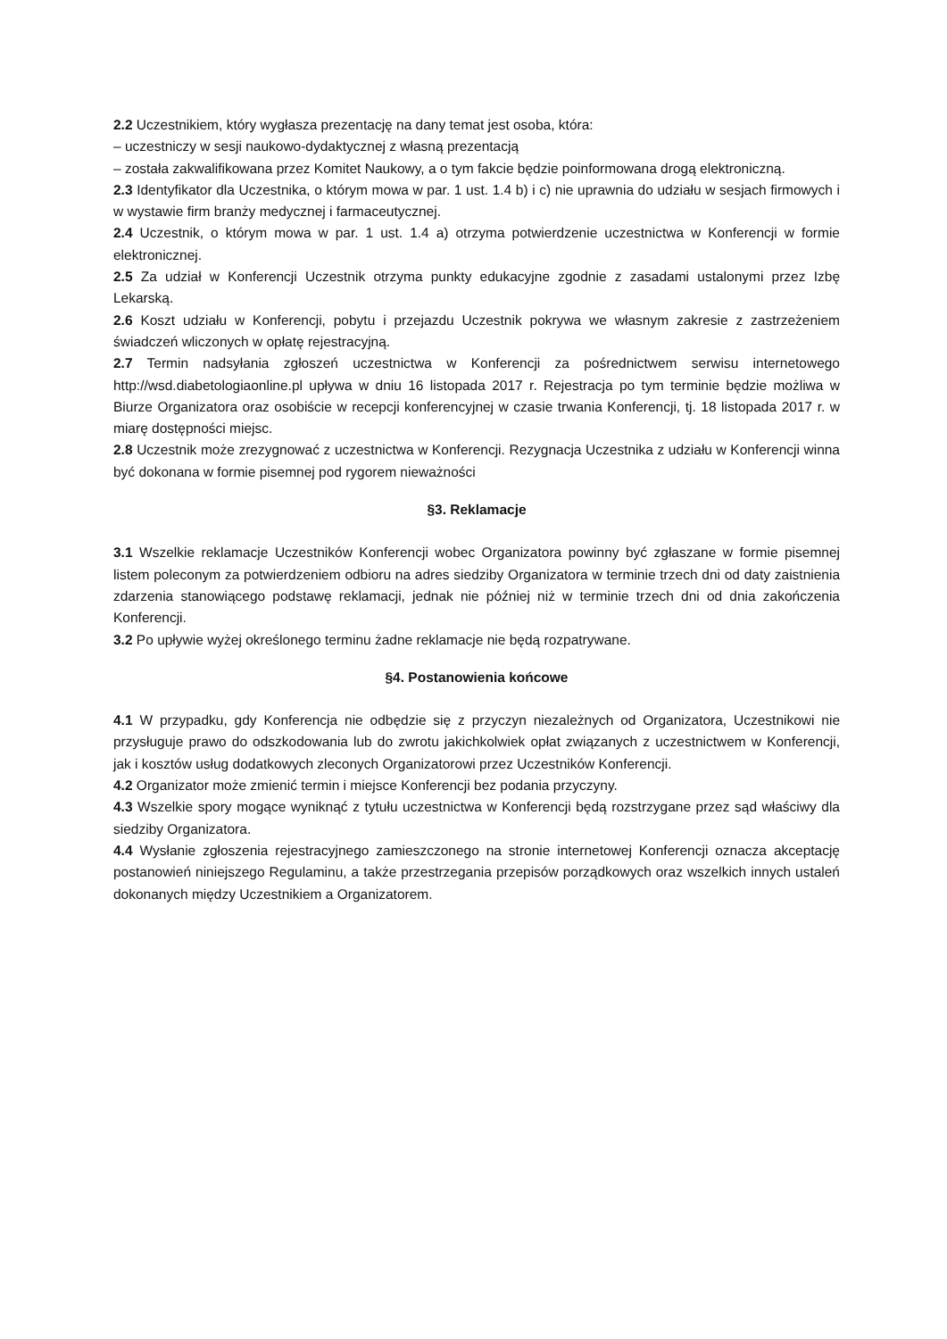2.2 Uczestnikiem, który wygłasza prezentację na dany temat jest osoba, która:
– uczestniczy w sesji naukowo-dydaktycznej z własną prezentacją
– została zakwalifikowana przez Komitet Naukowy, a o tym fakcie będzie poinformowana drogą elektroniczną.
2.3 Identyfikator dla Uczestnika, o którym mowa w par. 1 ust. 1.4 b) i c) nie uprawnia do udziału w sesjach firmowych i w wystawie firm branży medycznej i farmaceutycznej.
2.4 Uczestnik, o którym mowa w par. 1 ust. 1.4 a) otrzyma potwierdzenie uczestnictwa w Konferencji w formie elektronicznej.
2.5 Za udział w Konferencji Uczestnik otrzyma punkty edukacyjne zgodnie z zasadami ustalonymi przez Izbę Lekarską.
2.6 Koszt udziału w Konferencji, pobytu i przejazdu Uczestnik pokrywa we własnym zakresie z zastrzeżeniem świadczeń wliczonych w opłatę rejestracyjną.
2.7 Termin nadsyłania zgłoszeń uczestnictwa w Konferencji za pośrednictwem serwisu internetowego http://wsd.diabetologiaonline.pl upływa w dniu 16 listopada 2017 r. Rejestracja po tym terminie będzie możliwa w Biurze Organizatora oraz osobiście w recepcji konferencyjnej w czasie trwania Konferencji, tj. 18 listopada 2017 r. w miarę dostępności miejsc.
2.8 Uczestnik może zrezygnować z uczestnictwa w Konferencji. Rezygnacja Uczestnika z udziału w Konferencji winna być dokonana w formie pisemnej pod rygorem nieważności
§3. Reklamacje
3.1 Wszelkie reklamacje Uczestników Konferencji wobec Organizatora powinny być zgłaszane w formie pisemnej listem poleconym za potwierdzeniem odbioru na adres siedziby Organizatora w terminie trzech dni od daty zaistnienia zdarzenia stanowiącego podstawę reklamacji, jednak nie później niż w terminie trzech dni od dnia zakończenia Konferencji.
3.2 Po upływie wyżej określonego terminu żadne reklamacje nie będą rozpatrywane.
§4. Postanowienia końcowe
4.1 W przypadku, gdy Konferencja nie odbędzie się z przyczyn niezależnych od Organizatora, Uczestnikowi nie przysługuje prawo do odszkodowania lub do zwrotu jakichkolwiek opłat związanych z uczestnictwem w Konferencji, jak i kosztów usług dodatkowych zleconych Organizatorowi przez Uczestników Konferencji.
4.2 Organizator może zmienić termin i miejsce Konferencji bez podania przyczyny.
4.3 Wszelkie spory mogące wyniknąć z tytułu uczestnictwa w Konferencji będą rozstrzygane przez sąd właściwy dla siedziby Organizatora.
4.4 Wysłanie zgłoszenia rejestracyjnego zamieszczonego na stronie internetowej Konferencji oznacza akceptację postanowień niniejszego Regulaminu, a także przestrzegania przepisów porządkowych oraz wszelkich innych ustaleń dokonanych między Uczestnikiem a Organizatorem.